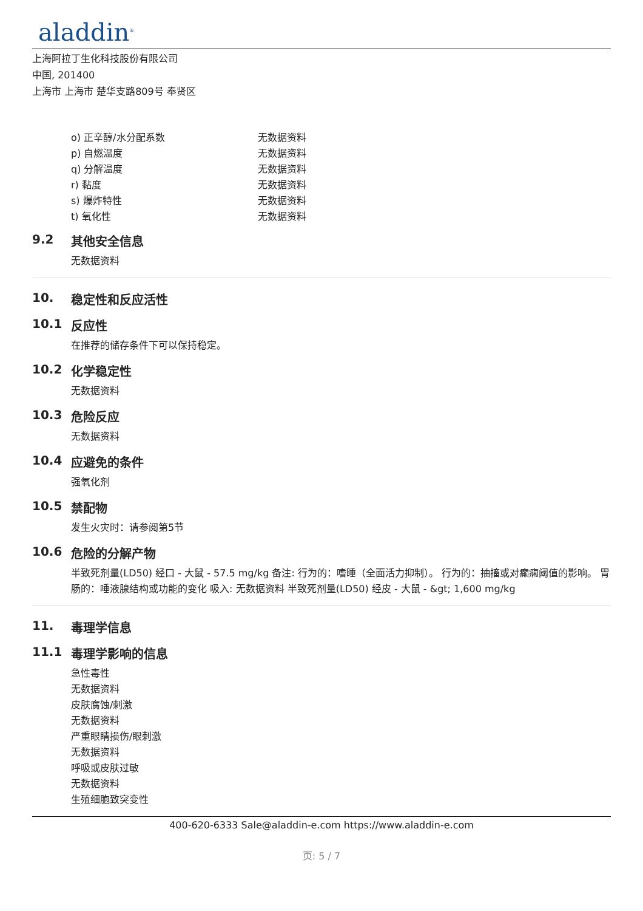aladdin<sup>®</sup>
上海阿拉丁生化科技股份有限公司
中国, 201400
上海市 上海市 楚华支路809号 奉贤区
| o) 正辛醇/水分配系数 | 无数据资料 |
| p) 自燃温度 | 无数据资料 |
| q) 分解温度 | 无数据资料 |
| r) 黏度 | 无数据资料 |
| s) 爆炸特性 | 无数据资料 |
| t) 氧化性 | 无数据资料 |
9.2 其他安全信息
无数据资料
10. 稳定性和反应活性
10.1 反应性
在推荐的储存条件下可以保持稳定。
10.2 化学稳定性
无数据资料
10.3 危险反应
无数据资料
10.4 应避免的条件
强氧化剂
10.5 禁配物
发生火灾时：请参阅第5节
10.6 危险的分解产物
半致死剂量(LD50) 经口 - 大鼠 - 57.5 mg/kg 备注: 行为的：嗜睡（全面活力抑制）。 行为的：抽搐或对癫痫阈值的影响。 胃肠的：唾液腺结构或功能的变化 吸入: 无数据资料 半致死剂量(LD50) 经皮 - 大鼠 - &gt; 1,600 mg/kg
11. 毒理学信息
11.1 毒理学影响的信息
急性毒性
无数据资料
皮肤腐蚀/刺激
无数据资料
严重眼睛损伤/眼刺激
无数据资料
呼吸或皮肤过敏
无数据资料
生殖细胞致突变性
400-620-6333 Sale@aladdin-e.com https://www.aladdin-e.com
页: 5 / 7